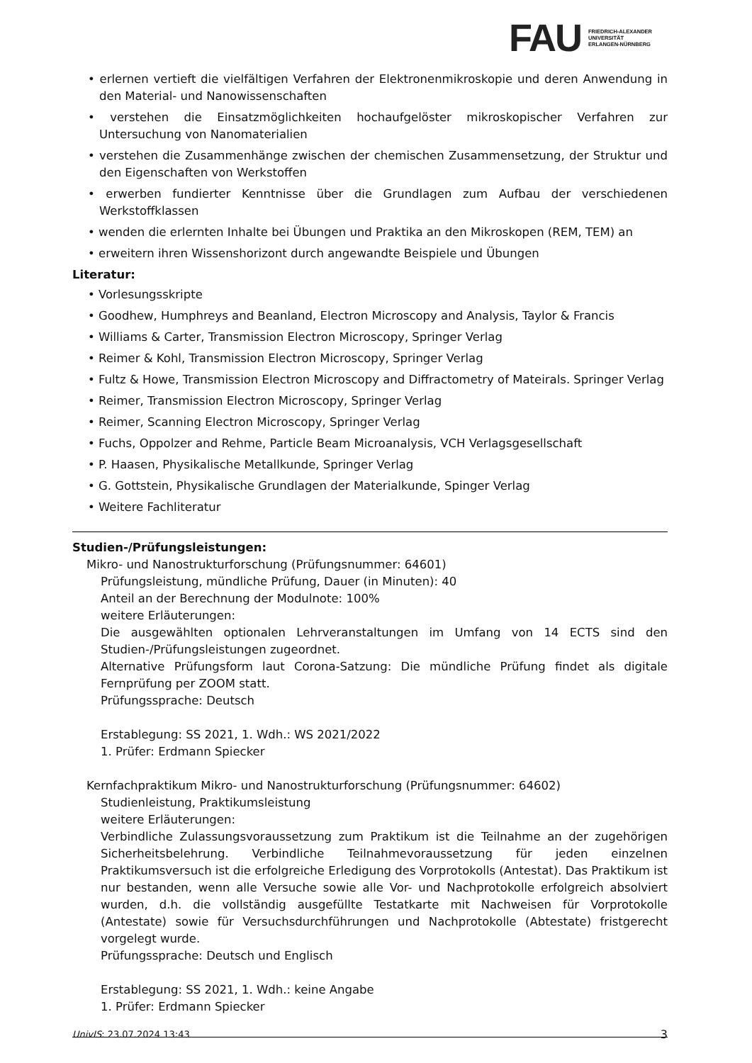FAU
FRIEDRICH-ALEXANDER
UNIVERSITÄT
ERLANGEN-NÜRNBERG
• erlernen vertieft die vielfältigen Verfahren der Elektronenmikroskopie und deren Anwendung in den Material- und Nanowissenschaften
• verstehen die Einsatzmöglichkeiten hochaufgelöster mikroskopischer Verfahren zur Untersuchung von Nanomaterialien
• verstehen die Zusammenhänge zwischen der chemischen Zusammensetzung, der Struktur und den Eigenschaften von Werkstoffen
• erwerben fundierter Kenntnisse über die Grundlagen zum Aufbau der verschiedenen Werkstoffklassen
• wenden die erlernten Inhalte bei Übungen und Praktika an den Mikroskopen (REM, TEM) an
• erweitern ihren Wissenshorizont durch angewandte Beispiele und Übungen
Literatur:
• Vorlesungsskripte
• Goodhew, Humphreys and Beanland, Electron Microscopy and Analysis, Taylor & Francis
• Williams & Carter, Transmission Electron Microscopy, Springer Verlag
• Reimer & Kohl, Transmission Electron Microscopy, Springer Verlag
• Fultz & Howe, Transmission Electron Microscopy and Diffractometry of Mateirals. Springer Verlag
• Reimer, Transmission Electron Microscopy, Springer Verlag
• Reimer, Scanning Electron Microscopy, Springer Verlag
• Fuchs, Oppolzer and Rehme, Particle Beam Microanalysis, VCH Verlagsgesellschaft
• P. Haasen, Physikalische Metallkunde, Springer Verlag
• G. Gottstein, Physikalische Grundlagen der Materialkunde, Spinger Verlag
• Weitere Fachliteratur
Studien-/Prüfungsleistungen:
Mikro- und Nanostrukturforschung (Prüfungsnummer: 64601)
Prüfungsleistung, mündliche Prüfung, Dauer (in Minuten): 40
Anteil an der Berechnung der Modulnote: 100%
weitere Erläuterungen:
Die ausgewählten optionalen Lehrveranstaltungen im Umfang von 14 ECTS sind den Studien-/Prüfungsleistungen zugeordnet.
Alternative Prüfungsform laut Corona-Satzung: Die mündliche Prüfung findet als digitale Fernprüfung per ZOOM statt.
Prüfungssprache: Deutsch
Erstablegung: SS 2021, 1. Wdh.: WS 2021/2022
1. Prüfer: Erdmann Spiecker
Kernfachpraktikum Mikro- und Nanostrukturforschung (Prüfungsnummer: 64602)
Studienleistung, Praktikumsleistung
weitere Erläuterungen:
Verbindliche Zulassungsvoraussetzung zum Praktikum ist die Teilnahme an der zugehörigen Sicherheitsbelehrung. Verbindliche Teilnahmevoraussetzung für jeden einzelnen Praktikumsversuch ist die erfolgreiche Erledigung des Vorprotokolls (Antestat). Das Praktikum ist nur bestanden, wenn alle Versuche sowie alle Vor- und Nachprotokolle erfolgreich absolviert wurden, d.h. die vollständig ausgefüllte Testatkarte mit Nachweisen für Vorprotokolle (Antestate) sowie für Versuchsdurchführungen und Nachprotokolle (Abtestate) fristgerecht vorgelegt wurde.
Prüfungssprache: Deutsch und Englisch
Erstablegung: SS 2021, 1. Wdh.: keine Angabe
1. Prüfer: Erdmann Spiecker
UnivIS: 23.07.2024 13:43 3